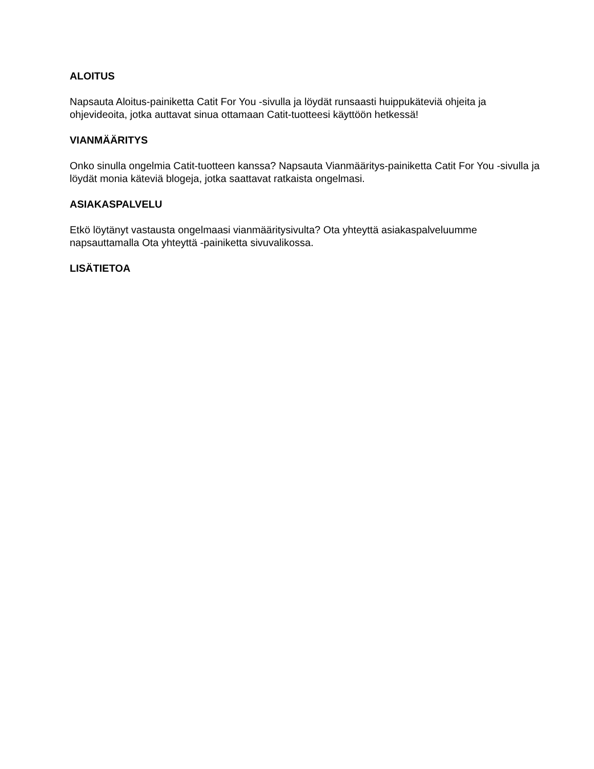ALOITUS
Napsauta Aloitus-painiketta Catit For You -sivulla ja löydät runsaasti huippukäteviä ohjeita ja ohjevideoita, jotka auttavat sinua ottamaan Catit-tuotteesi käyttöön hetkessä!
VIANMÄÄRITYS
Onko sinulla ongelmia Catit-tuotteen kanssa? Napsauta Vianmääritys-painiketta Catit For You -sivulla ja löydät monia käteviä blogeja, jotka saattavat ratkaista ongelmasi.
ASIAKASPALVELU
Etkö löytänyt vastausta ongelmaasi vianmääritysivulta? Ota yhteyttä asiakaspalveluumme napsauttamalla Ota yhteyttä -painiketta sivuvalikossa.
LISÄTIETOA